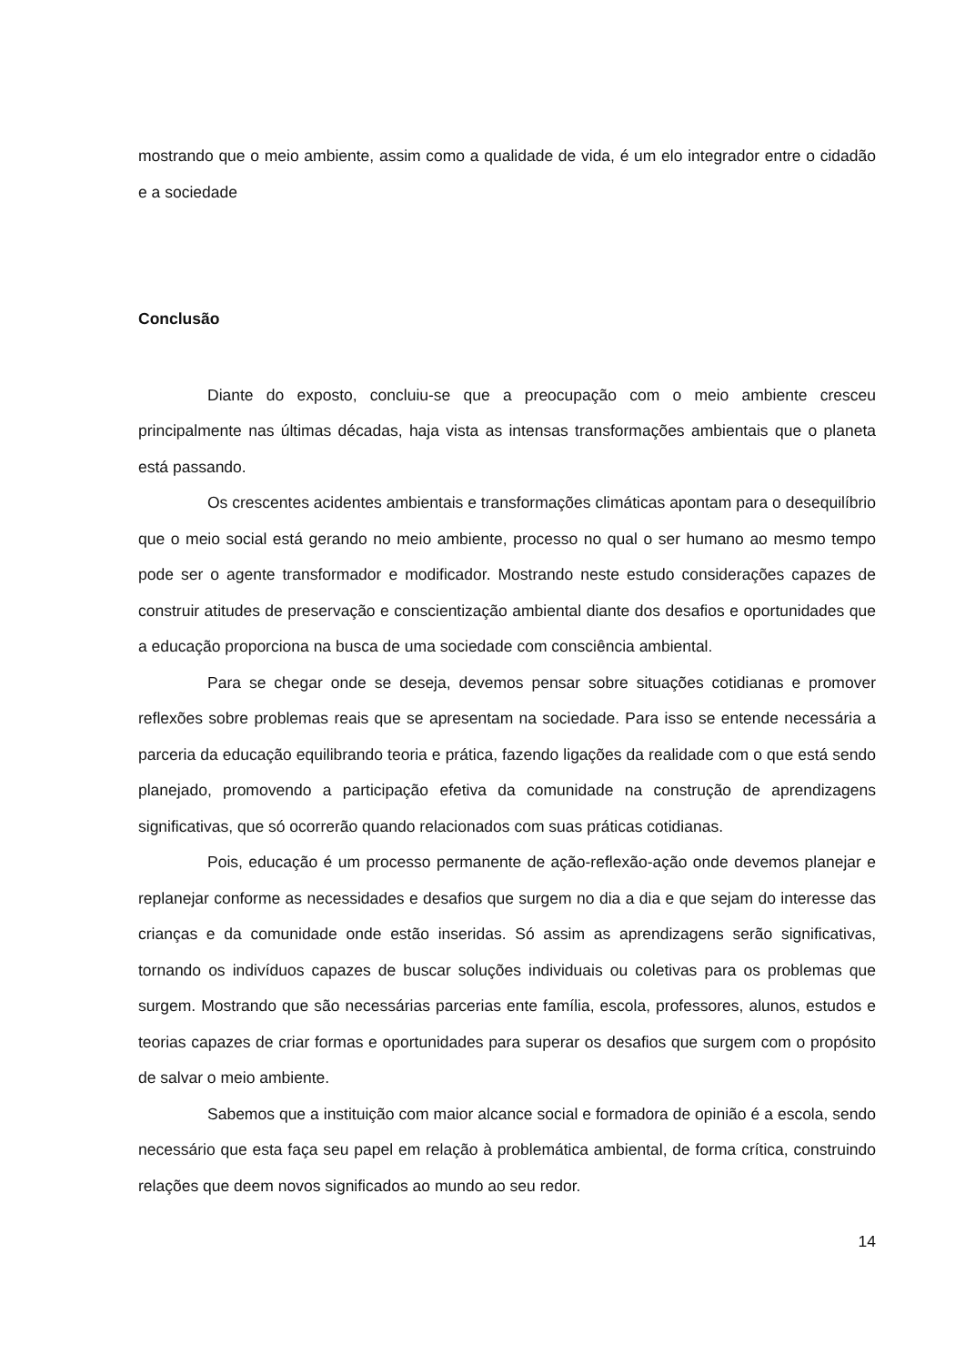mostrando que o meio ambiente, assim como a qualidade de vida, é um elo integrador entre o cidadão e a sociedade
Conclusão
Diante do exposto, concluiu-se que a preocupação com o meio ambiente cresceu principalmente nas últimas décadas, haja vista as intensas transformações ambientais que o planeta está passando.
Os crescentes acidentes ambientais e transformações climáticas apontam para o desequilíbrio que o meio social está gerando no meio ambiente, processo no qual o ser humano ao mesmo tempo pode ser o agente transformador e modificador. Mostrando neste estudo considerações capazes de construir atitudes de preservação e conscientização ambiental diante dos desafios e oportunidades que a educação proporciona na busca de uma sociedade com consciência ambiental.
Para se chegar onde se deseja, devemos pensar sobre situações cotidianas e promover reflexões sobre problemas reais que se apresentam na sociedade. Para isso se entende necessária a parceria da educação equilibrando teoria e prática, fazendo ligações da realidade com o que está sendo planejado, promovendo a participação efetiva da comunidade na construção de aprendizagens significativas, que só ocorrerão quando relacionados com suas práticas cotidianas.
Pois, educação é um processo permanente de ação-reflexão-ação onde devemos planejar e replanejar conforme as necessidades e desafios que surgem no dia a dia e que sejam do interesse das crianças e da comunidade onde estão inseridas. Só assim as aprendizagens serão significativas, tornando os indivíduos capazes de buscar soluções individuais ou coletivas para os problemas que surgem. Mostrando que são necessárias parcerias ente família, escola, professores, alunos, estudos e teorias capazes de criar formas e oportunidades para superar os desafios que surgem com o propósito de salvar o meio ambiente.
Sabemos que a instituição com maior alcance social e formadora de opinião é a escola, sendo necessário que esta faça seu papel em relação à problemática ambiental, de forma crítica, construindo relações que deem novos significados ao mundo ao seu redor.
14